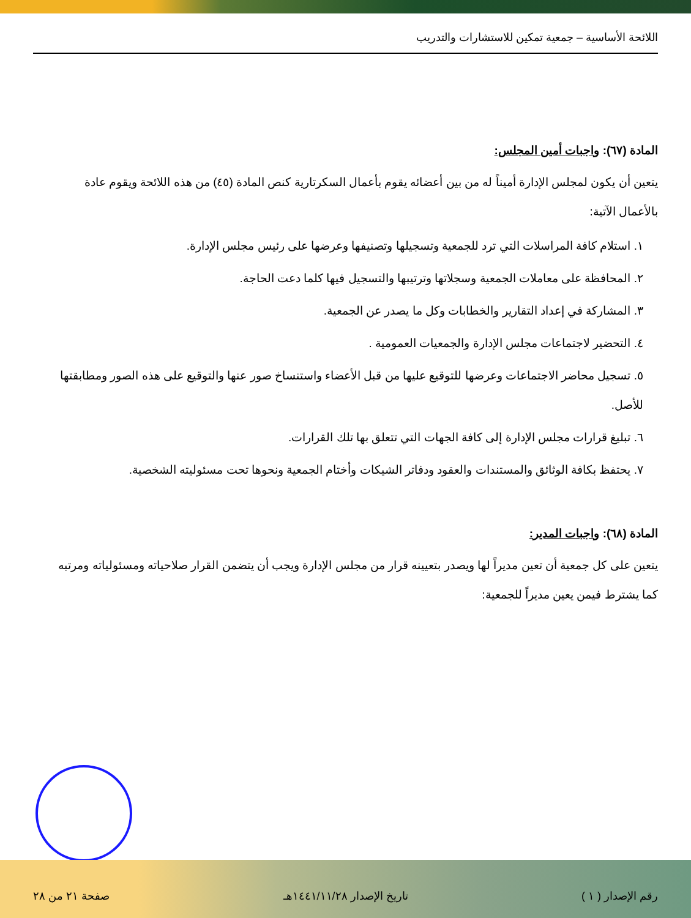اللائحة الأساسية – جمعية تمكين للاستشارات والتدريب
المادة (٦٧): واجبات أمين المجلس:
يتعين أن يكون لمجلس الإدارة أميناً له من بين أعضائه يقوم بأعمال السكرتارية كنص المادة (٤٥) من هذه اللائحة ويقوم عادة بالأعمال الآتية:
١. استلام كافة المراسلات التي ترد للجمعية وتسجيلها وتصنيفها وعرضها على رئيس مجلس الإدارة.
٢. المحافظة على معاملات الجمعية وسجلاتها وترتيبها والتسجيل فيها كلما دعت الحاجة.
٣. المشاركة في إعداد التقارير والخطابات وكل ما يصدر عن الجمعية.
٤. التحضير لاجتماعات مجلس الإدارة والجمعيات العمومية .
٥. تسجيل محاضر الاجتماعات وعرضها للتوقيع عليها من قبل الأعضاء واستنساخ صور عنها والتوقيع على هذه الصور ومطابقتها للأصل.
٦. تبليغ قرارات مجلس الإدارة إلى كافة الجهات التي تتعلق بها تلك القرارات.
٧. يحتفظ بكافة الوثائق والمستندات والعقود ودفاتر الشيكات وأختام الجمعية ونحوها تحت مسئوليته الشخصية.
المادة (٦٨): واجبات المدير:
يتعين على كل جمعية أن تعين مديراً لها ويصدر بتعيينه قرار من مجلس الإدارة ويجب أن يتضمن القرار صلاحياته ومسئولياته ومرتبه كما يشترط فيمن يعين مديراً للجمعية:
رقم الإصدار ( ١ ) تاريخ الإصدار ١٤٤١/١١/٢٨هـ صفحة ٢١ من ٢٨